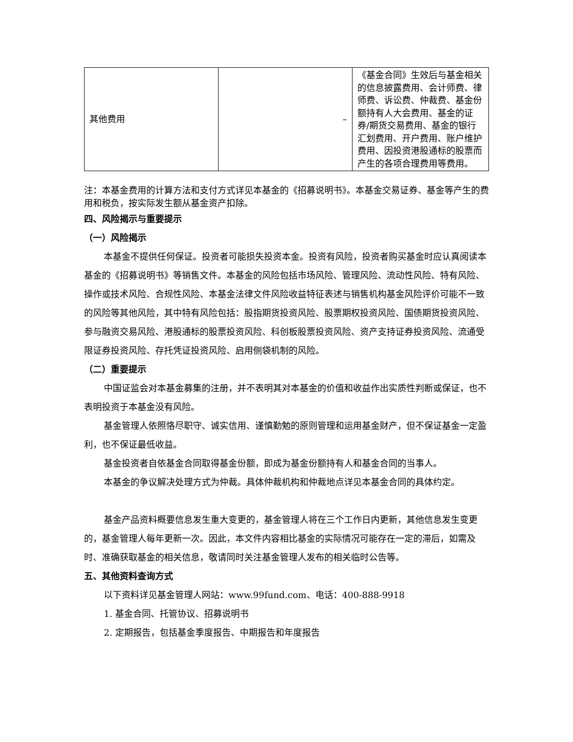| 其他费用 | – | 《基金合同》生效后与基金相关的信息披露费用、会计师费、律师费、诉讼费、仲裁费、基金份额持有人大会费用、基金的证券/期货交易费用、基金的银行汇划费用、开户费用、账户维护费用、因投资港股通标的股票而产生的各项合理费用等费用。 |
注：本基金费用的计算方法和支付方式详见本基金的《招募说明书》。本基金交易证券、基金等产生的费用和税负，按实际发生额从基金资产扣除。
四、风险揭示与重要提示
（一）风险揭示
本基金不提供任何保证。投资者可能损失投资本金。投资有风险，投资者购买基金时应认真阅读本基金的《招募说明书》等销售文件。本基金的风险包括市场风险、管理风险、流动性风险、特有风险、操作或技术风险、合规性风险、本基金法律文件风险收益特征表述与销售机构基金风险评价可能不一致的风险等其他风险，其中特有风险包括：股指期货投资风险、股票期权投资风险、国债期货投资风险、参与融资交易风险、港股通标的股票投资风险、科创板股票投资风险、资产支持证券投资风险、流通受限证券投资风险、存托凭证投资风险、启用侧袋机制的风险。
（二）重要提示
中国证监会对本基金募集的注册，并不表明其对本基金的价值和收益作出实质性判断或保证，也不表明投资于本基金没有风险。
基金管理人依照恪尽职守、诚实信用、谨慎勤勉的原则管理和运用基金财产，但不保证基金一定盈利，也不保证最低收益。
基金投资者自依基金合同取得基金份额，即成为基金份额持有人和基金合同的当事人。
本基金的争议解决处理方式为仲裁。具体仲裁机构和仲裁地点详见本基金合同的具体约定。
基金产品资料概要信息发生重大变更的，基金管理人将在三个工作日内更新，其他信息发生变更的，基金管理人每年更新一次。因此，本文件内容相比基金的实际情况可能存在一定的滞后，如需及时、准确获取基金的相关信息，敬请同时关注基金管理人发布的相关临时公告等。
五、其他资料查询方式
以下资料详见基金管理人网站：www.99fund.com、电话：400-888-9918
1. 基金合同、托管协议、招募说明书
2. 定期报告，包括基金季度报告、中期报告和年度报告